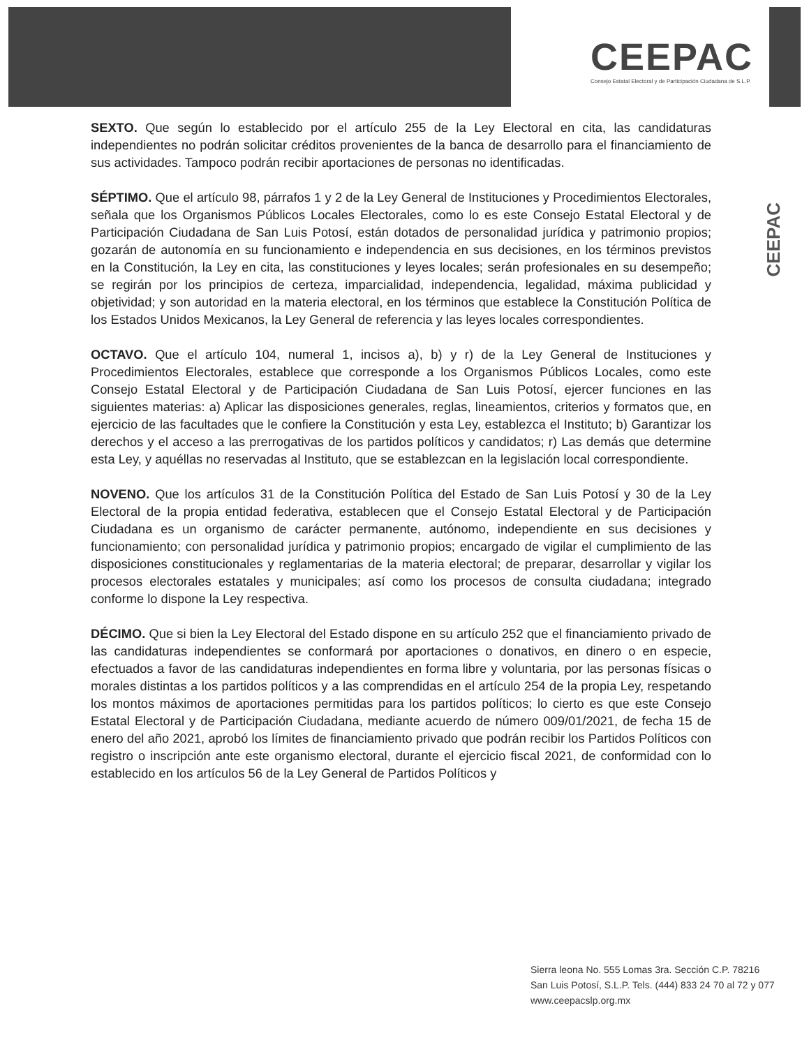CEEPAC
Consejo Estatal Electoral y de Participación Ciudadana de S.L.P.
CEEPAC
SEXTO. Que según lo establecido por el artículo 255 de la Ley Electoral en cita, las candidaturas independientes no podrán solicitar créditos provenientes de la banca de desarrollo para el financiamiento de sus actividades. Tampoco podrán recibir aportaciones de personas no identificadas.
SÉPTIMO. Que el artículo 98, párrafos 1 y 2 de la Ley General de Instituciones y Procedimientos Electorales, señala que los Organismos Públicos Locales Electorales, como lo es este Consejo Estatal Electoral y de Participación Ciudadana de San Luis Potosí, están dotados de personalidad jurídica y patrimonio propios; gozarán de autonomía en su funcionamiento e independencia en sus decisiones, en los términos previstos en la Constitución, la Ley en cita, las constituciones y leyes locales; serán profesionales en su desempeño; se regirán por los principios de certeza, imparcialidad, independencia, legalidad, máxima publicidad y objetividad; y son autoridad en la materia electoral, en los términos que establece la Constitución Política de los Estados Unidos Mexicanos, la Ley General de referencia y las leyes locales correspondientes.
OCTAVO. Que el artículo 104, numeral 1, incisos a), b) y r) de la Ley General de Instituciones y Procedimientos Electorales, establece que corresponde a los Organismos Públicos Locales, como este Consejo Estatal Electoral y de Participación Ciudadana de San Luis Potosí, ejercer funciones en las siguientes materias: a) Aplicar las disposiciones generales, reglas, lineamientos, criterios y formatos que, en ejercicio de las facultades que le confiere la Constitución y esta Ley, establezca el Instituto; b) Garantizar los derechos y el acceso a las prerrogativas de los partidos políticos y candidatos; r) Las demás que determine esta Ley, y aquéllas no reservadas al Instituto, que se establezcan en la legislación local correspondiente.
NOVENO. Que los artículos 31 de la Constitución Política del Estado de San Luis Potosí y 30 de la Ley Electoral de la propia entidad federativa, establecen que el Consejo Estatal Electoral y de Participación Ciudadana es un organismo de carácter permanente, autónomo, independiente en sus decisiones y funcionamiento; con personalidad jurídica y patrimonio propios; encargado de vigilar el cumplimiento de las disposiciones constitucionales y reglamentarias de la materia electoral; de preparar, desarrollar y vigilar los procesos electorales estatales y municipales; así como los procesos de consulta ciudadana; integrado conforme lo dispone la Ley respectiva.
DÉCIMO. Que si bien la Ley Electoral del Estado dispone en su artículo 252 que el financiamiento privado de las candidaturas independientes se conformará por aportaciones o donativos, en dinero o en especie, efectuados a favor de las candidaturas independientes en forma libre y voluntaria, por las personas físicas o morales distintas a los partidos políticos y a las comprendidas en el artículo 254 de la propia Ley, respetando los montos máximos de aportaciones permitidas para los partidos políticos; lo cierto es que este Consejo Estatal Electoral y de Participación Ciudadana, mediante acuerdo de número 009/01/2021, de fecha 15 de enero del año 2021, aprobó los límites de financiamiento privado que podrán recibir los Partidos Políticos con registro o inscripción ante este organismo electoral, durante el ejercicio fiscal 2021, de conformidad con lo establecido en los artículos 56 de la Ley General de Partidos Políticos y
Sierra leona No. 555 Lomas 3ra. Sección C.P. 78216
San Luis Potosí, S.L.P. Tels. (444) 833 24 70 al 72 y 077
www.ceepacslp.org.mx